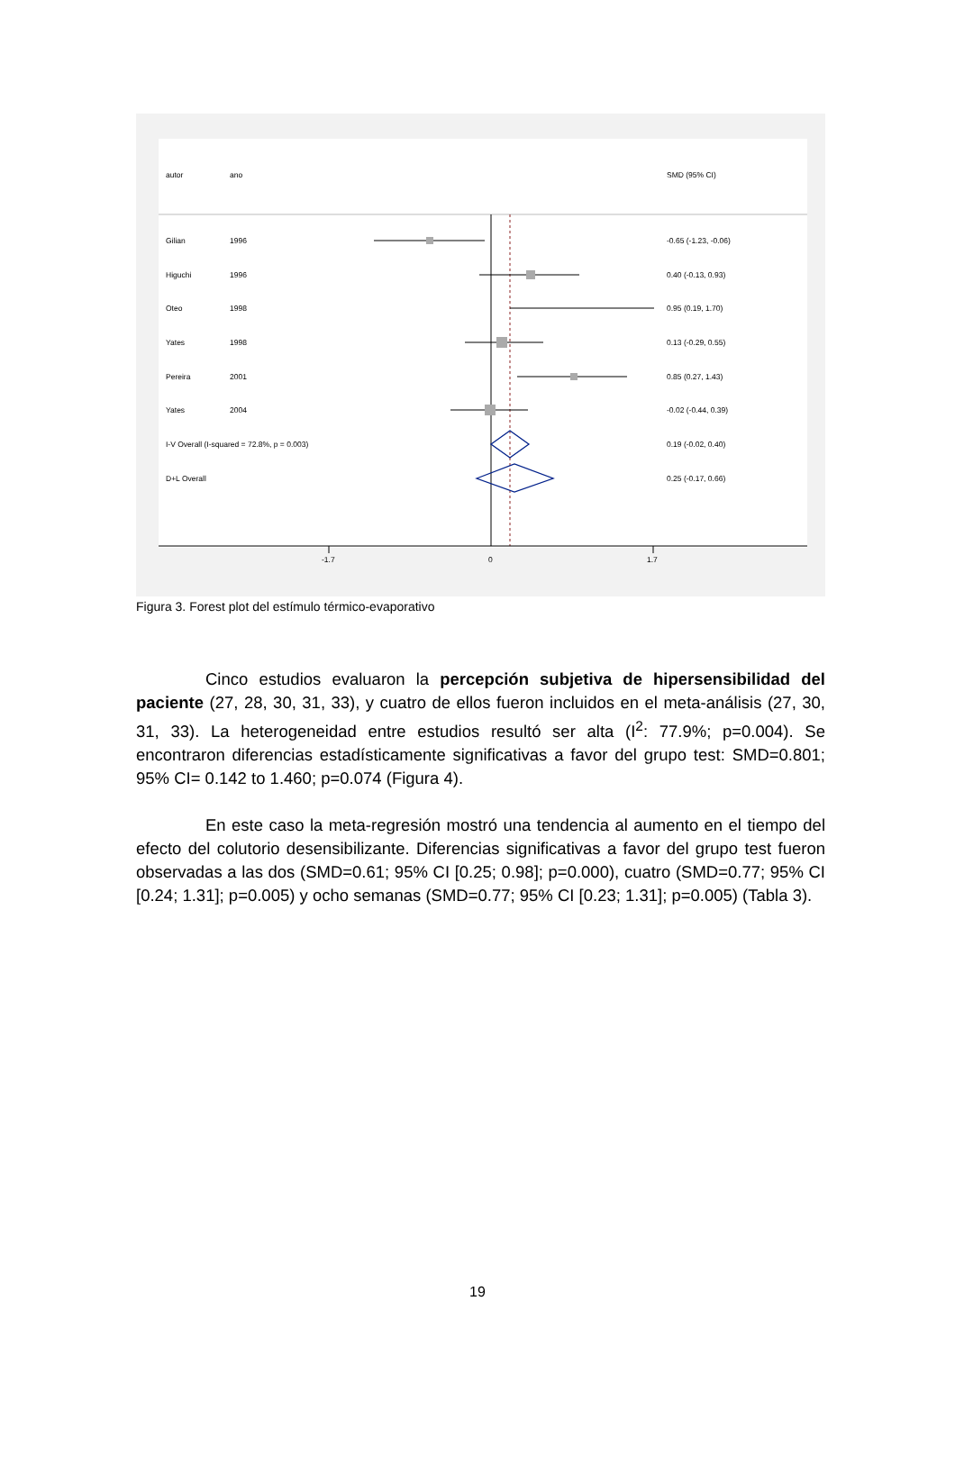autor ano SMD (95% CI)
Gilian 1996 -0.65 (-1.23, -0.06)
Higuchi 1996 0.40 (-0.13, 0.93)
Oteo 1998 0.95 (0.19, 1.70)
Yates 1998 0.13 (-0.29, 0.55)
Pereira 2001 0.85 (0.27, 1.43)
Yates 2004 -0.02 (-0.44, 0.39)
I-V Overall (I-squared = 72.8%, p = 0.003) 0.19 (-0.02, 0.40)
D+L Overall 0.25 (-0.17, 0.66)
-1.7 0 1.7
Figura 3. Forest plot del estímulo térmico-evaporativo
Cinco estudios evaluaron la percepción subjetiva de hipersensibilidad del paciente (27, 28, 30, 31, 33), y cuatro de ellos fueron incluidos en el meta-análisis (27, 30, 31, 33). La heterogeneidad entre estudios resultó ser alta (I<sup>2</sup>: 77.9%; p=0.004). Se encontraron diferencias estadísticamente significativas a favor del grupo test: SMD=0.801; 95% CI= 0.142 to 1.460; p=0.074 (Figura 4).
En este caso la meta-regresión mostró una tendencia al aumento en el tiempo del efecto del colutorio desensibilizante. Diferencias significativas a favor del grupo test fueron observadas a las dos (SMD=0.61; 95% CI [0.25; 0.98]; p=0.000), cuatro (SMD=0.77; 95% CI [0.24; 1.31]; p=0.005) y ocho semanas (SMD=0.77; 95% CI [0.23; 1.31]; p=0.005) (Tabla 3).
19